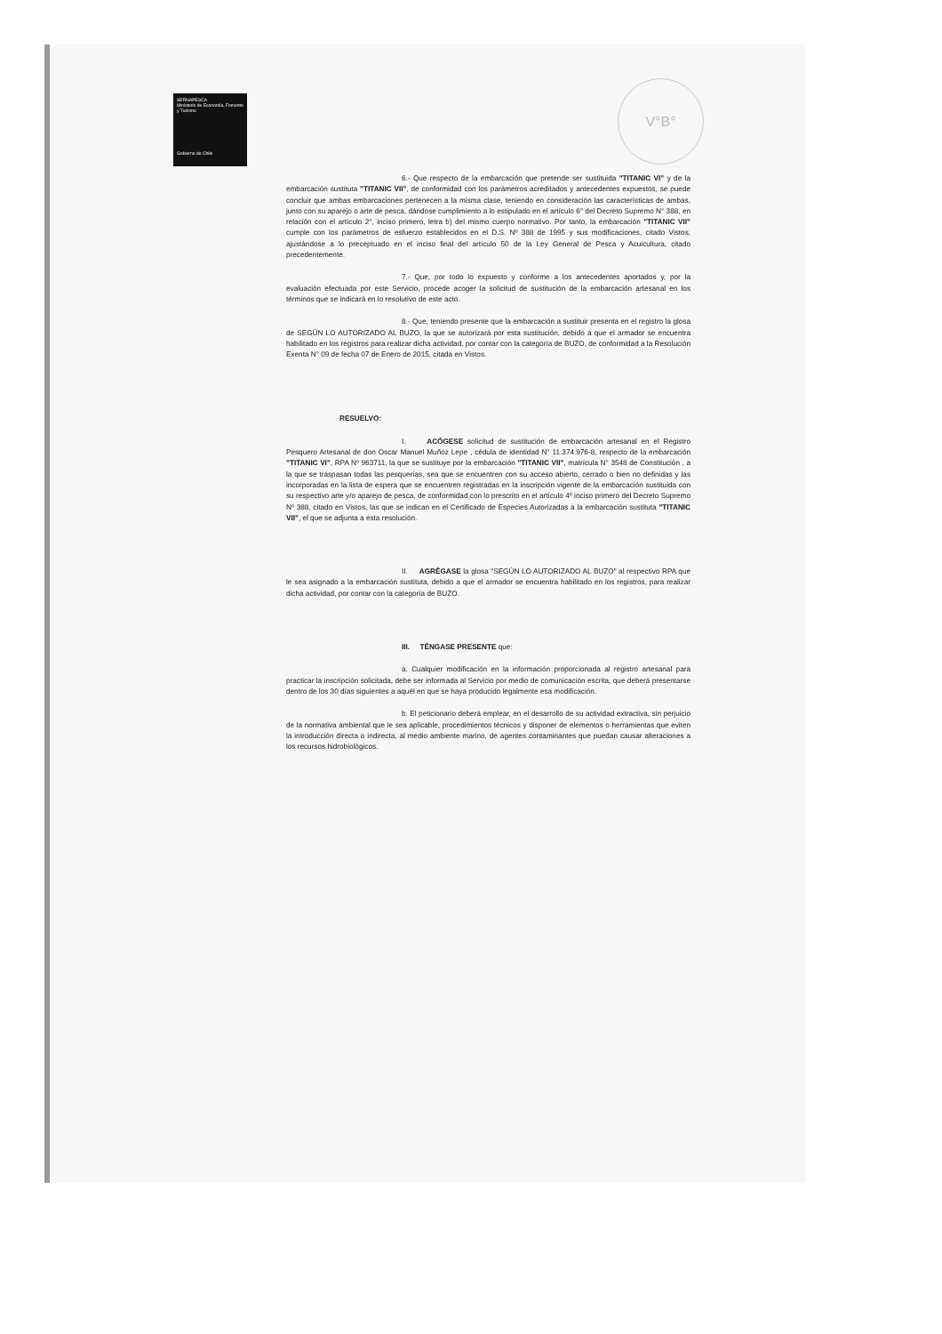SERNAPESCA
Ministerio de Economía, Fomento y Turismo
Gobierno de Chile
V°B°
6.- Que respecto de la embarcación que pretende ser sustituida "TITANIC VI" y de la embarcación sustituta "TITANIC VII", de conformidad con los parámetros acreditados y antecedentes expuestos, se puede concluir que ambas embarcaciones pertenecen a la misma clase, teniendo en consideración las características de ambas, junto con su aparejo o arte de pesca, dándose cumplimiento a lo estipulado en el artículo 6° del Decreto Supremo N° 388, en relación con el artículo 2°, inciso primero, letra b) del mismo cuerpo normativo. Por tanto, la embarcación "TITANIC VII" cumple con los parámetros de esfuerzo establecidos en el D.S. Nº 388 de 1995 y sus modificaciones, citado Vistos, ajustándose a lo preceptuado en el inciso final del artículo 50 de la Ley General de Pesca y Acuicultura, citado precedentemente.
7.- Que, por todo lo expuesto y conforme a los antecedentes aportados y, por la evaluación efectuada por este Servicio, procede acoger la solicitud de sustitución de la embarcación artesanal en los términos que se indicará en lo resolutivo de este acto.
8.- Que, teniendo presente que la embarcación a sustituir presenta en el registro la glosa de SEGÚN LO AUTORIZADO AL BUZO, la que se autorizará por esta sustitución, debido a que el armador se encuentra habilitado en los registros para realizar dicha actividad, por contar con la categoría de BUZO, de conformidad a la Resolución Exenta N° 09 de fecha 07 de Enero de 2015, citada en Vistos.
RESUELVO:
I. ACÓGESE solicitud de sustitución de embarcación artesanal en el Registro Pesquero Artesanal de don Oscar Manuel Muñoz Lepe , cédula de identidad N° 11.374.976-8, respecto de la embarcación "TITANIC VI", RPA Nº 963711, la que se sustituye por la embarcación "TITANIC VII", matrícula N° 3548 de Constitución , a la que se traspasan todas las pesquerías, sea que se encuentren con su acceso abierto, cerrado o bien no definidas y las incorporadas en la lista de espera que se encuentren registradas en la inscripción vigente de la embarcación sustituida con su respectivo arte y/o aparejo de pesca, de conformidad con lo prescrito en el artículo 4º inciso primero del Decreto Supremo Nº 388, citado en Vistos, las que se indican en el Certificado de Especies Autorizadas a la embarcación sustituta "TITANIC VII", el que se adjunta a esta resolución.
II. AGRÉGASE la glosa "SEGÚN LO AUTORIZADO AL BUZO" al respectivo RPA que le sea asignado a la embarcación sustituta, debido a que el armador se encuentra habilitado en los registros, para realizar dicha actividad, por contar con la categoría de BUZO.
III. TÉNGASE PRESENTE que:
a. Cualquier modificación en la información proporcionada al registro artesanal para practicar la inscripción solicitada, debe ser informada al Servicio por medio de comunicación escrita, que deberá presentarse dentro de los 30 días siguientes a aquél en que se haya producido legalmente esa modificación.
b. El peticionario deberá emplear, en el desarrollo de su actividad extractiva, sin perjuicio de la normativa ambiental que le sea aplicable, procedimientos técnicos y disponer de elementos o herramientas que eviten la introducción directa o indirecta, al medio ambiente marino, de agentes contaminantes que puedan causar alteraciones a los recursos hidrobiológicos.